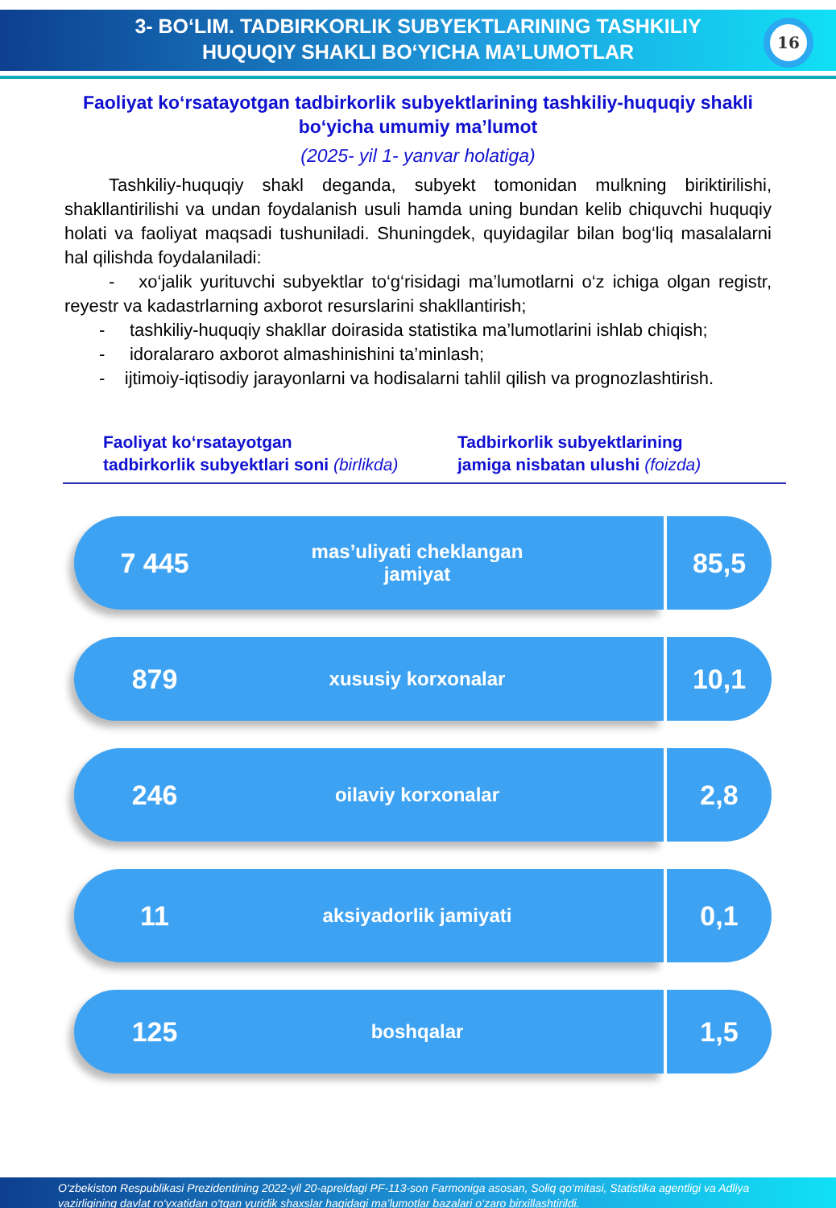3- BO‘LIM. TADBIRKORLIK SUBYEKTLARINING TASHKILIY
HUQUQIY SHAKLI BO‘YICHA MA’LUMOTLAR
16
Faoliyat ko‘rsatayotgan tadbirkorlik subyektlarining tashkiliy-huquqiy shakli bo‘yicha umumiy ma’lumot
(2025- yil 1- yanvar holatiga)
Tashkiliy-huquqiy shakl deganda, subyekt tomonidan mulkning biriktirilishi, shakllantirilishi va undan foydalanish usuli hamda uning bundan kelib chiquvchi huquqiy holati va faoliyat maqsadi tushuniladi. Shuningdek, quyidagilar bilan bog‘liq masalalarni hal qilishda foydalaniladi:
- xo‘jalik yurituvchi subyektlar to‘g‘risidagi ma’lumotlarni o‘z ichiga olgan registr, reyestr va kadastrlarning axborot resurslarini shakllantirish;
- tashkiliy-huquqiy shakllar doirasida statistika ma’lumotlarini ishlab chiqish;
- idoralararo axborot almashinishini ta’minlash;
- ijtimoiy-iqtisodiy jarayonlarni va hodisalarni tahlil qilish va prognozlashtirish.
Faoliyat ko‘rsatayotgan
tadbirkorlik subyektlari soni (birlikda)
Tadbirkorlik subyektlarining
jamiga nisbatan ulushi (foizda)
7 445
mas’uliyati cheklangan
jamiyat
85,5
879
xususiy korxonalar
10,1
246
oilaviy korxonalar
2,8
11
aksiyadorlik jamiyati
0,1
125
boshqalar
1,5
O‘zbekiston Respublikasi Prezidentining 2022-yil 20-apreldagi PF-113-son Farmoniga asosan, Soliq qo‘mitasi, Statistika agentligi va Adliya vazirligining davlat ro‘yxatidan o‘tgan yuridik shaxslar haqidagi ma’lumotlar bazalari o‘zaro birxillashtirildi.